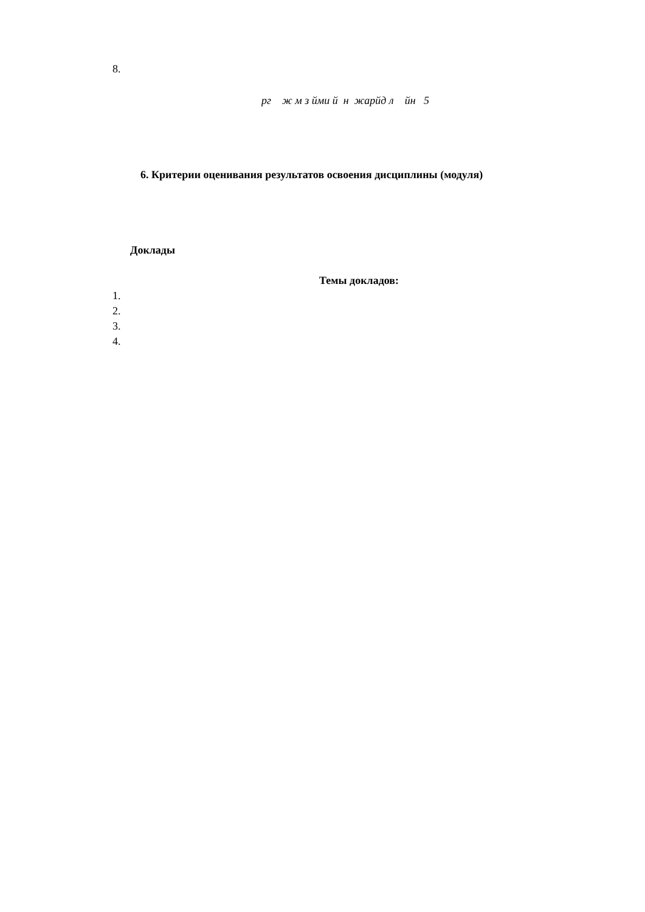8.
рг ж м з йми й н жарйд л йн 5
6. Критерии оценивания результатов освоения дисциплины (модуля)
Доклады
Темы докладов:
1.
2.
3.
4.